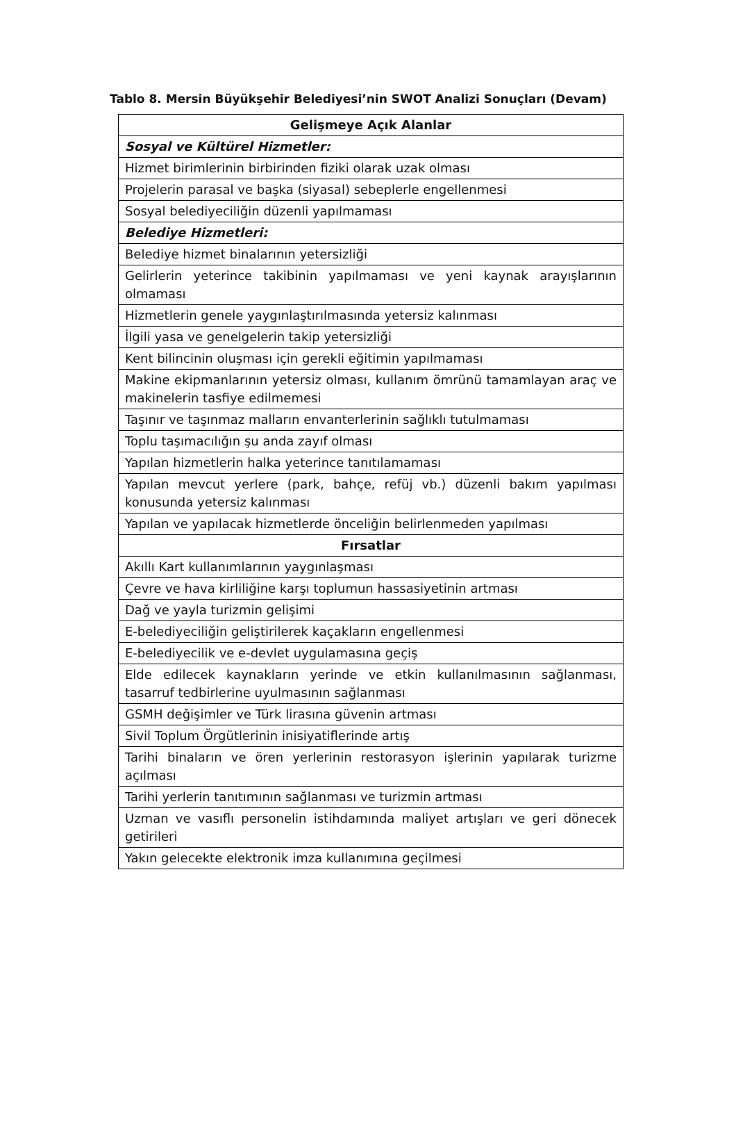Tablo 8. Mersin Büyükşehir Belediyesi’nin SWOT Analizi Sonuçları (Devam)
| Gelişmeye Açık Alanlar |
| --- |
| Sosyal ve Kültürel Hizmetler: |
| Hizmet birimlerinin birbirinden fiziki olarak uzak olması |
| Projelerin parasal ve başka (siyasal) sebeplerle engellenmesi |
| Sosyal belediyeciliğin düzenli yapılmaması |
| Belediye Hizmetleri: |
| Belediye hizmet binalarının yetersizliği |
| Gelirlerin yeterince takibinin yapılmaması ve yeni kaynak arayışlarının olmaması |
| Hizmetlerin genele yaygınlaştırılmasında yetersiz kalınması |
| İlgili yasa ve genelgelerin takip yetersizliği |
| Kent bilincinin oluşması için gerekli eğitimin yapılmaması |
| Makine ekipmanlarının yetersiz olması, kullanım ömrünü tamamlayan araç ve makinelerin tasfiye edilmemesi |
| Taşınır ve taşınmaz malların envanterlerinin sağlıklı tutulmaması |
| Toplu taşımacılığın şu anda zayıf olması |
| Yapılan hizmetlerin halka yeterince tanıtılamaması |
| Yapılan mevcut yerlere (park, bahçe, refüj vb.) düzenli bakım yapılması konusunda yetersiz kalınması |
| Yapılan ve yapılacak hizmetlerde önceliğin belirlenmeden yapılması |
| Fırsatlar |
| Akıllı Kart kullanımlarının yaygınlaşması |
| Çevre ve hava kirliliğine karşı toplumun hassasiyetinin artması |
| Dağ ve yayla turizmin gelişimi |
| E-belediyeciliğin geliştirilerek kaçakların engellenmesi |
| E-belediyecilik ve e-devlet uygulamasına geçiş |
| Elde edilecek kaynakların yerinde ve etkin kullanılmasının sağlanması, tasarruf tedbirlerine uyulmasının sağlanması |
| GSMH değişimler ve Türk lirasına güvenin artması |
| Sivil Toplum Örgütlerinin inisiyatiflerinde artış |
| Tarihi binaların ve ören yerlerinin restorasyon işlerinin yapılarak turizme açılması |
| Tarihi yerlerin tanıtımının sağlanması ve turizmin artması |
| Uzman ve vasıflı personelin istihdamında maliyet artışları ve geri dönecek getirileri |
| Yakın gelecekte elektronik imza kullanımına geçilmesi |